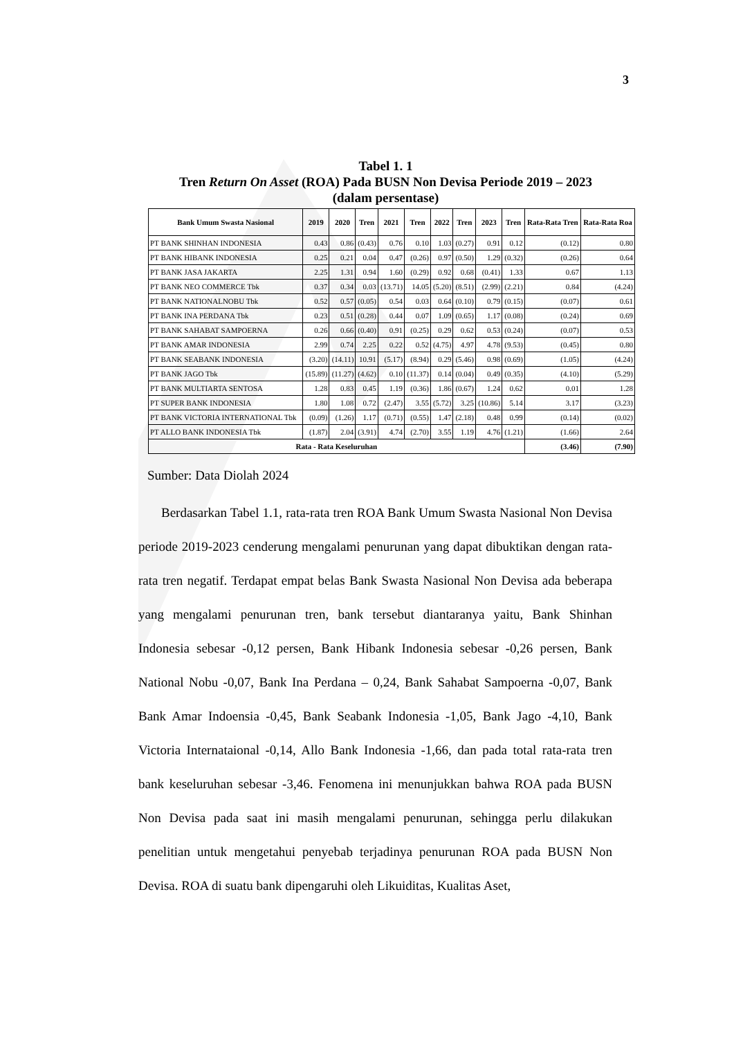3
Tabel 1. 1
Tren Return On Asset (ROA) Pada BUSN Non Devisa Periode 2019 – 2023
(dalam persentase)
| Bank Umum Swasta Nasional | 2019 | 2020 | Tren | 2021 | Tren | 2022 | Tren | 2023 | Tren | Rata-Rata Tren | Rata-Rata Roa |
| --- | --- | --- | --- | --- | --- | --- | --- | --- | --- | --- | --- |
| PT BANK SHINHAN INDONESIA | 0.43 | 0.86 | (0.43) | 0.76 | 0.10 | 1.03 | (0.27) | 0.91 | 0.12 | (0.12) | 0.80 |
| PT BANK HIBANK INDONESIA | 0.25 | 0.21 | 0.04 | 0.47 | (0.26) | 0.97 | (0.50) | 1.29 | (0.32) | (0.26) | 0.64 |
| PT BANK JASA JAKARTA | 2.25 | 1.31 | 0.94 | 1.60 | (0.29) | 0.92 | 0.68 | (0.41) | 1.33 | 0.67 | 1.13 |
| PT BANK NEO COMMERCE Tbk | 0.37 | 0.34 | 0.03 | (13.71) | 14.05 | (5.20) | (8.51) | (2.99) | (2.21) | 0.84 | (4.24) |
| PT BANK NATIONALNOBU Tbk | 0.52 | 0.57 | (0.05) | 0.54 | 0.03 | 0.64 | (0.10) | 0.79 | (0.15) | (0.07) | 0.61 |
| PT BANK INA PERDANA Tbk | 0.23 | 0.51 | (0.28) | 0.44 | 0.07 | 1.09 | (0.65) | 1.17 | (0.08) | (0.24) | 0.69 |
| PT BANK SAHABAT SAMPOERNA | 0.26 | 0.66 | (0.40) | 0.91 | (0.25) | 0.29 | 0.62 | 0.53 | (0.24) | (0.07) | 0.53 |
| PT BANK AMAR INDONESIA | 2.99 | 0.74 | 2.25 | 0.22 | 0.52 | (4.75) | 4.97 | 4.78 | (9.53) | (0.45) | 0.80 |
| PT BANK SEABANK INDONESIA | (3.20) | (14.11) | 10.91 | (5.17) | (8.94) | 0.29 | (5.46) | 0.98 | (0.69) | (1.05) | (4.24) |
| PT BANK JAGO Tbk | (15.89) | (11.27) | (4.62) | 0.10 | (11.37) | 0.14 | (0.04) | 0.49 | (0.35) | (4.10) | (5.29) |
| PT BANK MULTIARTA SENTOSA | 1.28 | 0.83 | 0.45 | 1.19 | (0.36) | 1.86 | (0.67) | 1.24 | 0.62 | 0.01 | 1.28 |
| PT SUPER BANK INDONESIA | 1.80 | 1.08 | 0.72 | (2.47) | 3.55 | (5.72) | 3.25 | (10.86) | 5.14 | 3.17 | (3.23) |
| PT BANK VICTORIA INTERNATIONAL Tbk | (0.09) | (1.26) | 1.17 | (0.71) | (0.55) | 1.47 | (2.18) | 0.48 | 0.99 | (0.14) | (0.02) |
| PT ALLO BANK INDONESIA Tbk | (1.87) | 2.04 | (3.91) | 4.74 | (2.70) | 3.55 | 1.19 | 4.76 | (1.21) | (1.66) | 2.64 |
| Rata - Rata Keseluruhan | | | | | | | | | | (3.46) | (7.90) |
Sumber: Data Diolah 2024
Berdasarkan Tabel 1.1, rata-rata tren ROA Bank Umum Swasta Nasional Non Devisa periode 2019-2023 cenderung mengalami penurunan yang dapat dibuktikan dengan rata-rata tren negatif. Terdapat empat belas Bank Swasta Nasional Non Devisa ada beberapa yang mengalami penurunan tren, bank tersebut diantaranya yaitu, Bank Shinhan Indonesia sebesar -0,12 persen, Bank Hibank Indonesia sebesar -0,26 persen, Bank National Nobu -0,07, Bank Ina Perdana – 0,24, Bank Sahabat Sampoerna -0,07, Bank Bank Amar Indoensia -0,45, Bank Seabank Indonesia -1,05, Bank Jago -4,10, Bank Victoria Internataional -0,14, Allo Bank Indonesia -1,66, dan pada total rata-rata tren bank keseluruhan sebesar -3,46. Fenomena ini menunjukkan bahwa ROA pada BUSN Non Devisa pada saat ini masih mengalami penurunan, sehingga perlu dilakukan penelitian untuk mengetahui penyebab terjadinya penurunan ROA pada BUSN Non Devisa. ROA di suatu bank dipengaruhi oleh Likuiditas, Kualitas Aset,